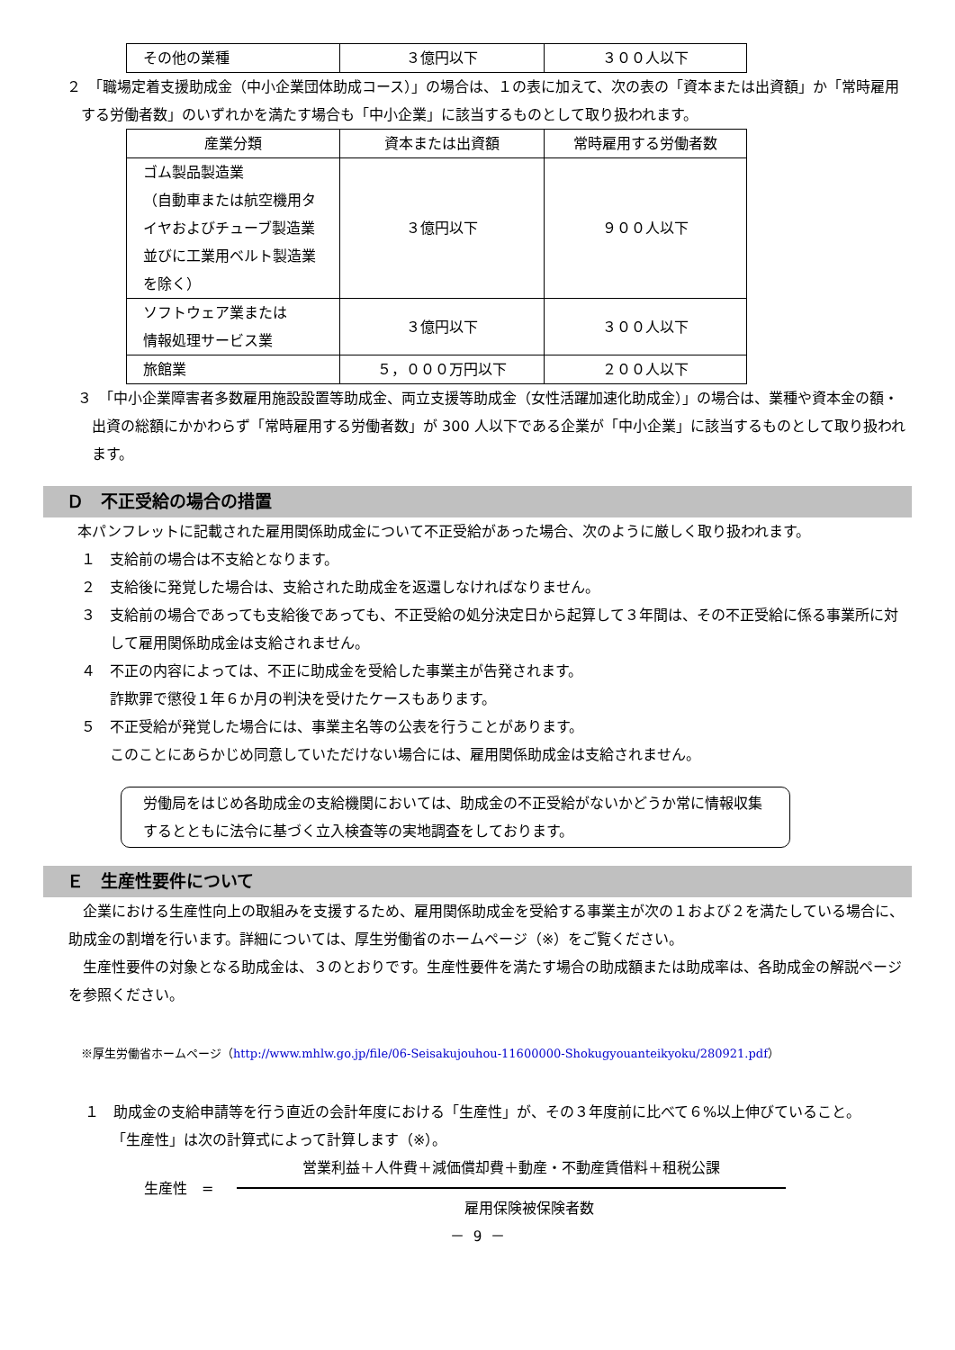| その他の業種 | ３億円以下 | ３００人以下 |
２　「職場定着支援助成金（中小企業団体助成コース）」の場合は、１の表に加えて、次の表の「資本または出資額」か「常時雇用する労働者数」のいずれかを満たす場合も「中小企業」に該当するものとして取り扱われます。
| 産業分類 | 資本または出資額 | 常時雇用する労働者数 |
| ゴム製品製造業 （自動車または航空機用タイヤおよびチューブ製造業並びに工業用ベルト製造業を除く） | ３億円以下 | ９００人以下 |
| ソフトウェア業または 情報処理サービス業 | ３億円以下 | ３００人以下 |
| 旅館業 | ５，０００万円以下 | ２００人以下 |
３　「中小企業障害者多数雇用施設設置等助成金、両立支援等助成金（女性活躍加速化助成金）」の場合は、業種や資本金の額・出資の総額にかかわらず「常時雇用する労働者数」が 300 人以下である企業が「中小企業」に該当するものとして取り扱われます。
Ｄ　不正受給の場合の措置
本パンフレットに記載された雇用関係助成金について不正受給があった場合、次のように厳しく取り扱われます。
１　支給前の場合は不支給となります。
２　支給後に発覚した場合は、支給された助成金を返還しなければなりません。
３　支給前の場合であっても支給後であっても、不正受給の処分決定日から起算して３年間は、その不正受給に係る事業所に対して雇用関係助成金は支給されません。
４　不正の内容によっては、不正に助成金を受給した事業主が告発されます。
詐欺罪で懲役１年６か月の判決を受けたケースもあります。
５　不正受給が発覚した場合には、事業主名等の公表を行うことがあります。
このことにあらかじめ同意していただけない場合には、雇用関係助成金は支給されません。
労働局をはじめ各助成金の支給機関においては、助成金の不正受給がないかどうか常に情報収集するとともに法令に基づく立入検査等の実地調査をしております。
Ｅ　生産性要件について
　企業における生産性向上の取組みを支援するため、雇用関係助成金を受給する事業主が次の１および２を満たしている場合に、助成金の割増を行います。詳細については、厚生労働省のホームページ（※）をご覧ください。
　生産性要件の対象となる助成金は、３のとおりです。生産性要件を満たす場合の助成額または助成率は、各助成金の解説ページを参照ください。
※厚生労働省ホームページ（http://www.mhlw.go.jp/file/06-Seisakujouhou-11600000-Shokugyouanteikyoku/280921.pdf）
１　助成金の支給申請等を行う直近の会計年度における「生産性」が、その３年度前に比べて６%以上伸びていること。
　「生産性」は次の計算式によって計算します（※）。
生産性　=
営業利益＋人件費＋減価償却費＋動産・不動産賃借料＋租税公課
雇用保険被保険者数
－ 9 －